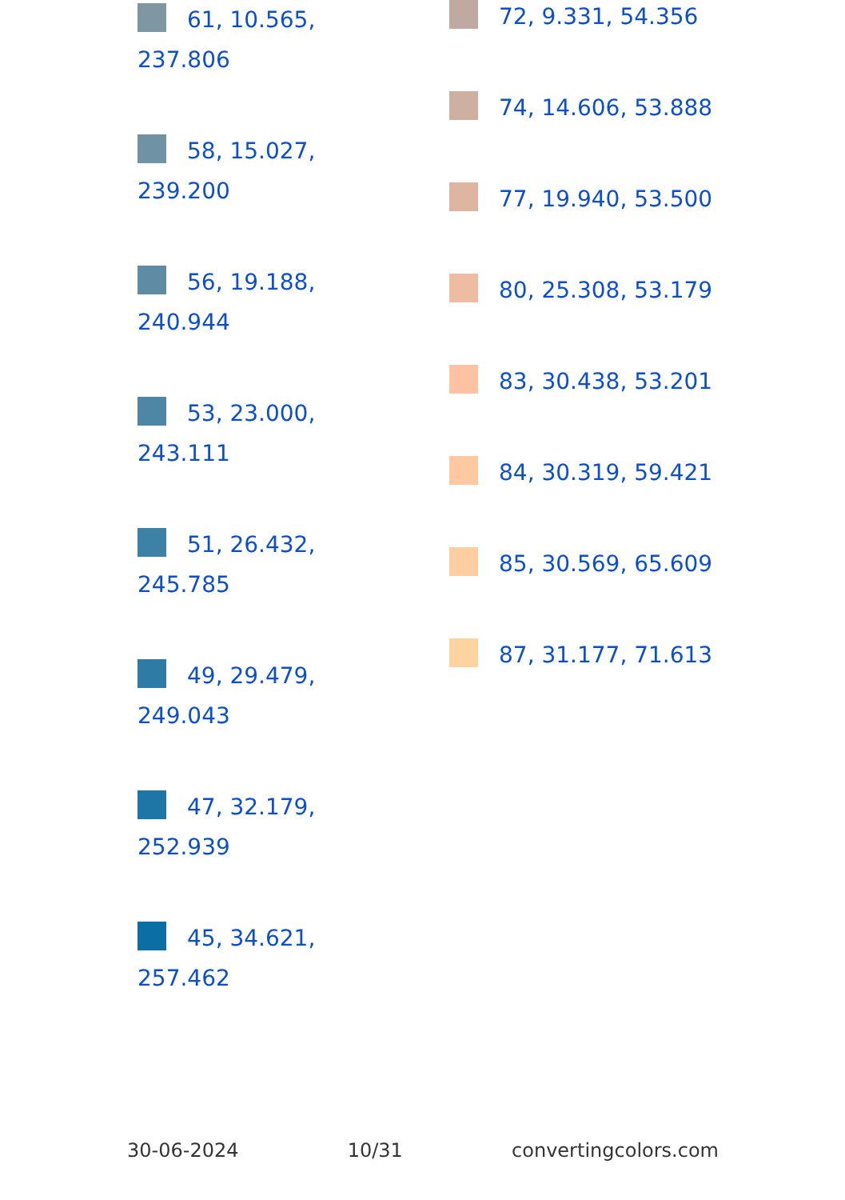61, 10.565,
237.806
58, 15.027,
239.200
56, 19.188,
240.944
53, 23.000,
243.111
51, 26.432,
245.785
49, 29.479,
249.043
47, 32.179,
252.939
45, 34.621,
257.462
72, 9.331, 54.356
74, 14.606, 53.888
77, 19.940, 53.500
80, 25.308, 53.179
83, 30.438, 53.201
84, 30.319, 59.421
85, 30.569, 65.609
87, 31.177, 71.613
30-06-2024 10/31 convertingcolors.com